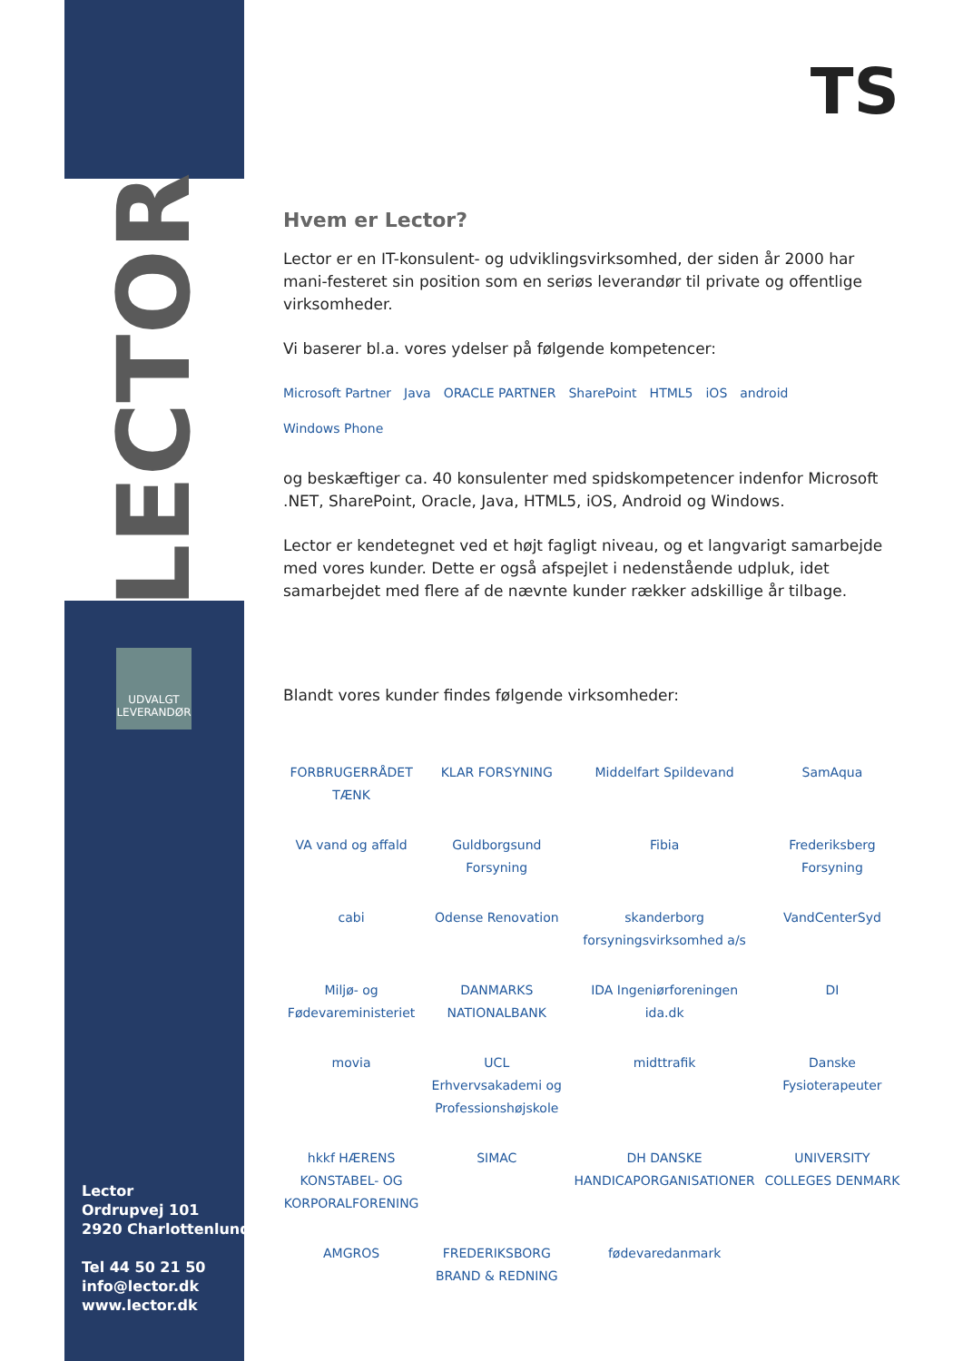LECTOR
UDVALGT LEVERANDØR
Lector
Ordrupvej 101
2920 Charlottenlund
Tel 44 50 21 50
info@lector.dk
www.lector.dk
TS
Hvem er Lector?
Lector er en IT-konsulent- og udviklingsvirksomhed, der siden år 2000 har mani-festeret sin position som en seriøs leverandør til private og offentlige virksomheder.
Vi baserer bl.a. vores ydelser på følgende kompetencer:
Microsoft Partner Java ORACLE PARTNER SharePoint HTML5 iOS android Windows Phone
og beskæftiger ca. 40 konsulenter med spidskompetencer indenfor Microsoft .NET, SharePoint, Oracle, Java, HTML5, iOS, Android og Windows.
Lector er kendetegnet ved et højt fagligt niveau, og et langvarigt samarbejde med vores kunder. Dette er også afspejlet i nedenstående udpluk, idet samarbejdet med flere af de nævnte kunder rækker adskillige år tilbage.
Blandt vores kunder findes følgende virksomheder:
FORBRUGERRÅDET TÆNK
KLAR FORSYNING
Middelfart Spildevand
SamAqua
VA vand og affald
Guldborgsund Forsyning
Fibia
Frederiksberg Forsyning
cabi
Odense Renovation
skanderborg forsyningsvirksomhed a/s
VandCenterSyd
Miljø- og Fødevareministeriet
DANMARKS NATIONALBANK
IDA Ingeniørforeningen ida.dk
DI
movia
UCL Erhvervsakademi og Professionshøjskole
midttrafik
Danske Fysioterapeuter
hkkf HÆRENS KONSTABEL- OG KORPORALFORENING
SIMAC
DH DANSKE HANDICAPORGANISATIONER
UNIVERSITY COLLEGES DENMARK
AMGROS
FREDERIKSBORG BRAND & REDNING
fødevaredanmark